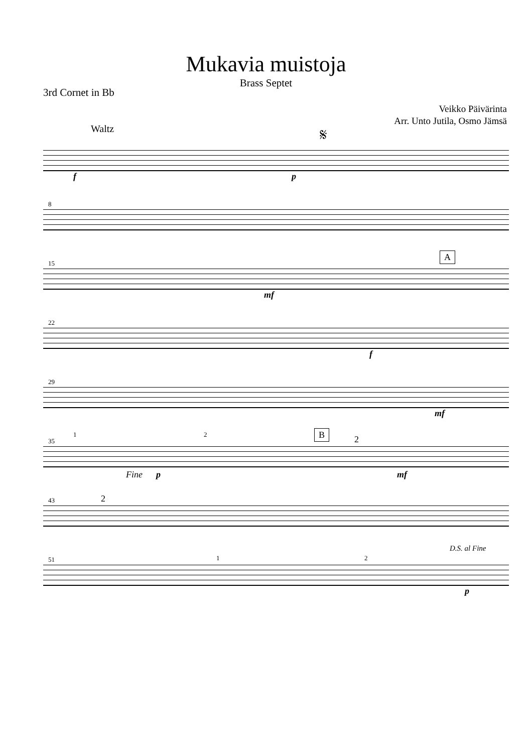Mukavia muistoja
Brass Septet
3rd Cornet in Bb
Veikko Päivärinta
Arr. Unto Jutila, Osmo Jämsä
Waltz 𝄋
f p
8
15
A
mf
22
f
29
mf
35
1 2 B
2
Fine p mf
43 2
51 1 2
D.S. al Fine
p